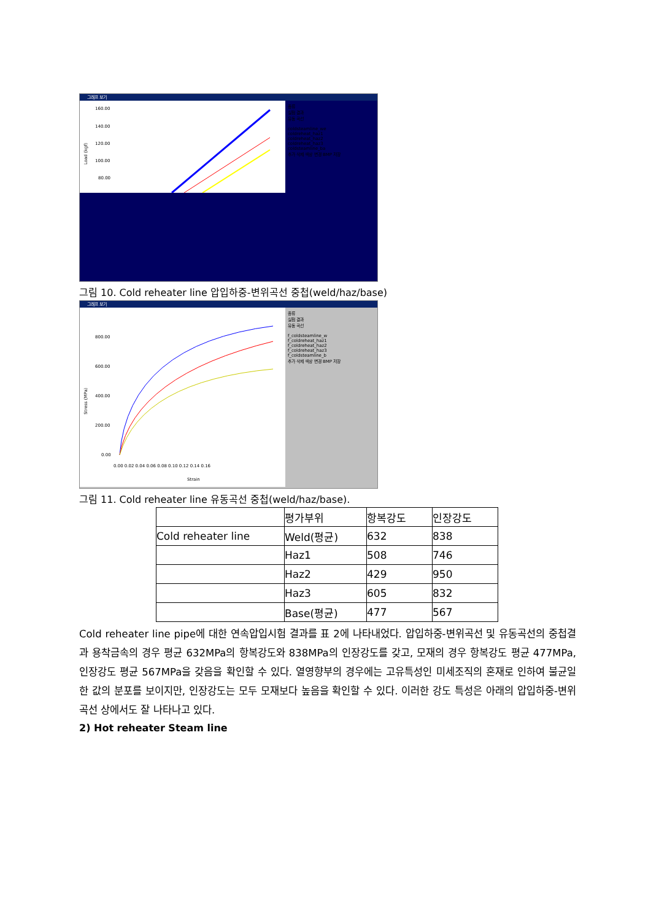그래프 보기
Load (kgf)
160.00
140.00
120.00
100.00
80.00
종류
실험 결과
유동 곡선
coldsteamline_we
coldreheat_haz1
coldreheat_haz2
coldreheat_haz3
coldsteamline_ba
추가 삭제 색상 변경 BMP 저장
그림 10. Cold reheater line 압입하중-변위곡선 중첩(weld/haz/base)
그래프 보기
Stress (MPa)
800.00
600.00
400.00
200.00
0.00
0.00 0.02 0.04 0.06 0.08 0.10 0.12 0.14 0.16
Strain
종류
실험 결과
유동 곡선
f_coldsteamline_w
f_coldreheat_haz1
f_coldreheat_haz2
f_coldreheat_haz3
f_coldsteamline_b
추가 삭제 색상 변경 BMP 저장
그림 11. Cold reheater line 유동곡선 중첩(weld/haz/base).
| | 평가부위 | 항복강도 | 인장강도 |
| Cold reheater line | Weld(평균) | 632 | 838 |
| | Haz1 | 508 | 746 |
| | Haz2 | 429 | 950 |
| | Haz3 | 605 | 832 |
| | Base(평균) | 477 | 567 |
Cold reheater line pipe에 대한 연속압입시험 결과를 표 2에 나타내었다. 압입하중-변위곡선 및 유동곡선의 중첩결과 용착금속의 경우 평균 632MPa의 항복강도와 838MPa의 인장강도를 갖고, 모재의 경우 항복강도 평균 477MPa, 인장강도 평균 567MPa을 갖음을 확인할 수 있다. 열영향부의 경우에는 고유특성인 미세조직의 혼재로 인하여 불균일한 값의 분포를 보이지만, 인장강도는 모두 모재보다 높음을 확인할 수 있다. 이러한 강도 특성은 아래의 압입하중-변위곡선 상에서도 잘 나타나고 있다.
2) Hot reheater Steam line